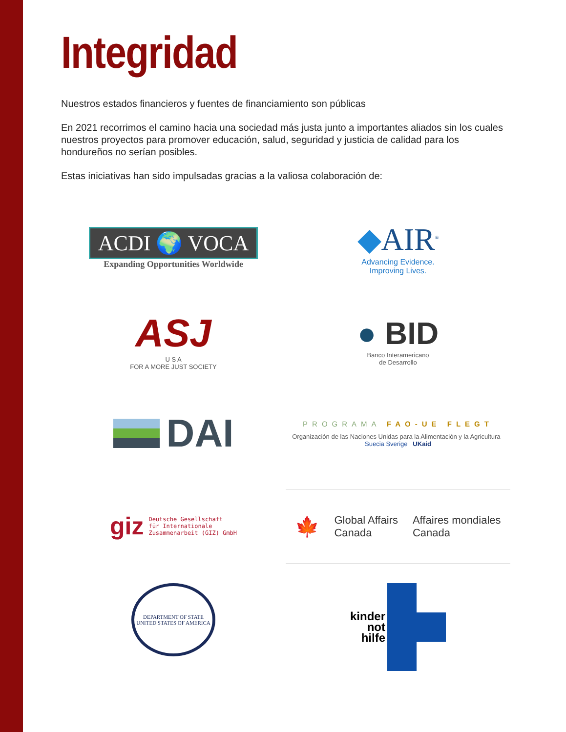Integridad
Nuestros estados financieros y fuentes de financiamiento son públicas
En 2021 recorrimos el camino hacia una sociedad más justa junto a importantes aliados sin los cuales nuestros proyectos para promover educación, salud, seguridad y justicia de calidad para los hondureños no serían posibles.
Estas iniciativas han sido impulsadas gracias a la valiosa colaboración de:
ACDI 🌍 VOCA
Expanding Opportunities Worldwide
◆AIR<sup>®</sup>
Advancing Evidence.
Improving Lives.
ASJ
U S A
FOR A MORE JUST SOCIETY
● BID
Banco Interamericano
de Desarrollo
DAI
PROGRAMA FAO-UE FLEGT
Organización de las Naciones Unidas para la Alimentación y la Agricultura Suecia Sverige UKaid
giz Deutsche Gesellschaft
für Internationale
Zusammenarbeit (GIZ) GmbH
🍁 Global Affairs
Canada Affaires mondiales
Canada
DEPARTMENT OF STATE
UNITED STATES OF AMERICA
kinder
not
hilfe